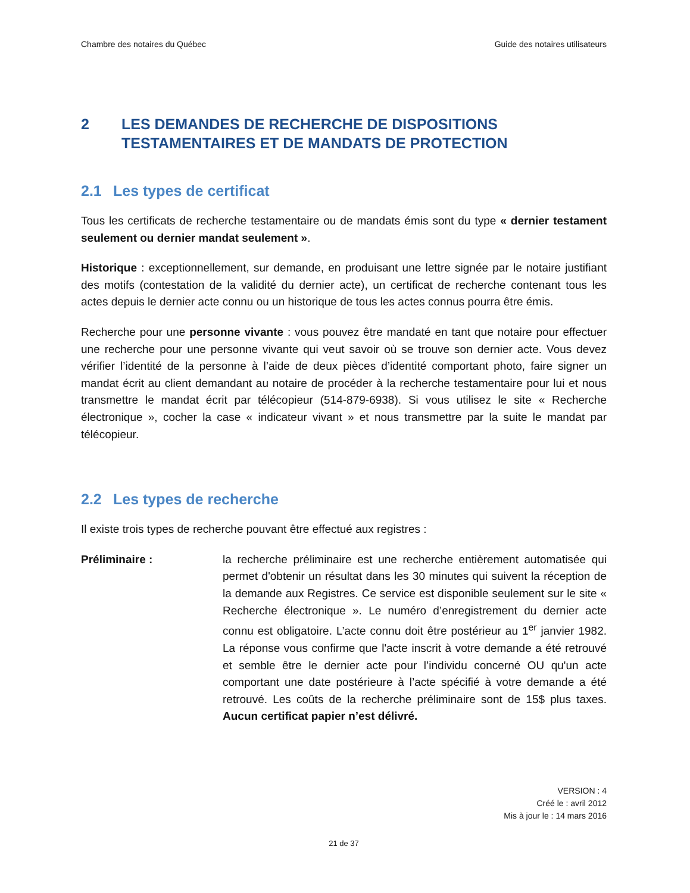Chambre des notaires du Québec Guide des notaires utilisateurs
2 LES DEMANDES DE RECHERCHE DE DISPOSITIONS TESTAMENTAIRES ET DE MANDATS DE PROTECTION
2.1 Les types de certificat
Tous les certificats de recherche testamentaire ou de mandats émis sont du type « dernier testament seulement ou dernier mandat seulement ».
Historique : exceptionnellement, sur demande, en produisant une lettre signée par le notaire justifiant des motifs (contestation de la validité du dernier acte), un certificat de recherche contenant tous les actes depuis le dernier acte connu ou un historique de tous les actes connus pourra être émis.
Recherche pour une personne vivante : vous pouvez être mandaté en tant que notaire pour effectuer une recherche pour une personne vivante qui veut savoir où se trouve son dernier acte. Vous devez vérifier l’identité de la personne à l’aide de deux pièces d’identité comportant photo, faire signer un mandat écrit au client demandant au notaire de procéder à la recherche testamentaire pour lui et nous transmettre le mandat écrit par télécopieur (514-879-6938). Si vous utilisez le site « Recherche électronique », cocher la case « indicateur vivant » et nous transmettre par la suite le mandat par télécopieur.
2.2 Les types de recherche
Il existe trois types de recherche pouvant être effectué aux registres :
Préliminaire : la recherche préliminaire est une recherche entièrement automatisée qui permet d'obtenir un résultat dans les 30 minutes qui suivent la réception de la demande aux Registres. Ce service est disponible seulement sur le site « Recherche électronique ». Le numéro d’enregistrement du dernier acte connu est obligatoire. L’acte connu doit être postérieur au 1<sup>er</sup> janvier 1982. La réponse vous confirme que l'acte inscrit à votre demande a été retrouvé et semble être le dernier acte pour l’individu concerné OU qu'un acte comportant une date postérieure à l’acte spécifié à votre demande a été retrouvé. Les coûts de la recherche préliminaire sont de 15$ plus taxes. Aucun certificat papier n’est délivré.
VERSION : 4
Créé le : avril 2012
Mis à jour le : 14 mars 2016
21 de 37